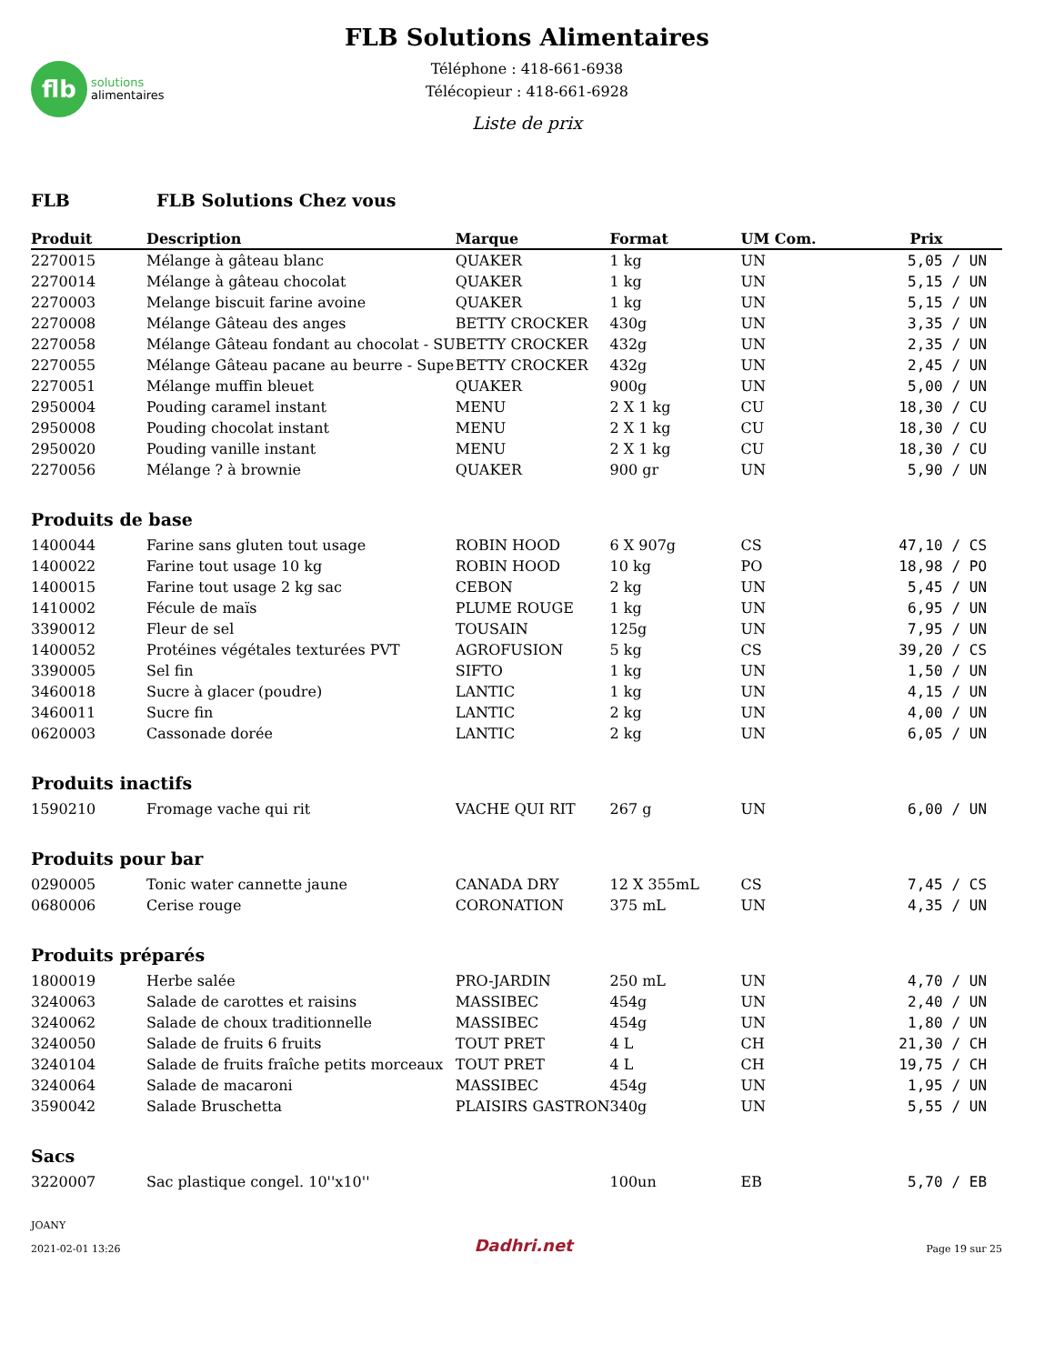flb
solutions
alimentaires
FLB Solutions Alimentaires
Téléphone : 418-661-6938
Télécopieur : 418-661-6928
Liste de prix
FLB FLB Solutions Chez vous
| Produit | Description | Marque | Format | UM Com. | Prix | |
| --- | --- | --- | --- | --- | --- | --- |
| 2270015 | Mélange à gâteau blanc | QUAKER | 1 kg | UN | 5,05 | / UN |
| 2270014 | Mélange à gâteau chocolat | QUAKER | 1 kg | UN | 5,15 | / UN |
| 2270003 | Melange biscuit farine avoine | QUAKER | 1 kg | UN | 5,15 | / UN |
| 2270008 | Mélange Gâteau des anges | BETTY CROCKER | 430g | UN | 3,35 | / UN |
| 2270058 | Mélange Gâteau fondant au chocolat - SU | BETTY CROCKER | 432g | UN | 2,35 | / UN |
| 2270055 | Mélange Gâteau pacane au beurre - Supe | BETTY CROCKER | 432g | UN | 2,45 | / UN |
| 2270051 | Mélange muffin bleuet | QUAKER | 900g | UN | 5,00 | / UN |
| 2950004 | Pouding caramel instant | MENU | 2 X 1 kg | CU | 18,30 | / CU |
| 2950008 | Pouding chocolat instant | MENU | 2 X 1 kg | CU | 18,30 | / CU |
| 2950020 | Pouding vanille instant | MENU | 2 X 1 kg | CU | 18,30 | / CU |
| 2270056 | Mélange ? à brownie | QUAKER | 900 gr | UN | 5,90 | / UN |
| Produits de base | | | | | | |
| 1400044 | Farine sans gluten tout usage | ROBIN HOOD | 6 X 907g | CS | 47,10 | / CS |
| 1400022 | Farine tout usage 10 kg | ROBIN HOOD | 10 kg | PO | 18,98 | / PO |
| 1400015 | Farine tout usage 2 kg sac | CEBON | 2 kg | UN | 5,45 | / UN |
| 1410002 | Fécule de maïs | PLUME ROUGE | 1 kg | UN | 6,95 | / UN |
| 3390012 | Fleur de sel | TOUSAIN | 125g | UN | 7,95 | / UN |
| 1400052 | Protéines végétales texturées PVT | AGROFUSION | 5 kg | CS | 39,20 | / CS |
| 3390005 | Sel fin | SIFTO | 1 kg | UN | 1,50 | / UN |
| 3460018 | Sucre à glacer (poudre) | LANTIC | 1 kg | UN | 4,15 | / UN |
| 3460011 | Sucre fin | LANTIC | 2 kg | UN | 4,00 | / UN |
| 0620003 | Cassonade dorée | LANTIC | 2 kg | UN | 6,05 | / UN |
| Produits inactifs | | | | | | |
| 1590210 | Fromage vache qui rit | VACHE QUI RIT | 267 g | UN | 6,00 | / UN |
| Produits pour bar | | | | | | |
| 0290005 | Tonic water cannette jaune | CANADA DRY | 12 X 355mL | CS | 7,45 | / CS |
| 0680006 | Cerise rouge | CORONATION | 375 mL | UN | 4,35 | / UN |
| Produits préparés | | | | | | |
| 1800019 | Herbe salée | PRO-JARDIN | 250 mL | UN | 4,70 | / UN |
| 3240063 | Salade de carottes et raisins | MASSIBEC | 454g | UN | 2,40 | / UN |
| 3240062 | Salade de choux traditionnelle | MASSIBEC | 454g | UN | 1,80 | / UN |
| 3240050 | Salade de fruits 6 fruits | TOUT PRET | 4 L | CH | 21,30 | / CH |
| 3240104 | Salade de fruits fraîche petits morceaux | TOUT PRET | 4 L | CH | 19,75 | / CH |
| 3240064 | Salade de macaroni | MASSIBEC | 454g | UN | 1,95 | / UN |
| 3590042 | Salade Bruschetta | PLAISIRS GASTRON | 340g | UN | 5,55 | / UN |
| Sacs | | | | | | |
| 3220007 | Sac plastique congel. 10''x10'' | | 100un | EB | 5,70 | / EB |
JOANY
2021-02-01 13:26
Dadhri.net
Page 19 sur 25